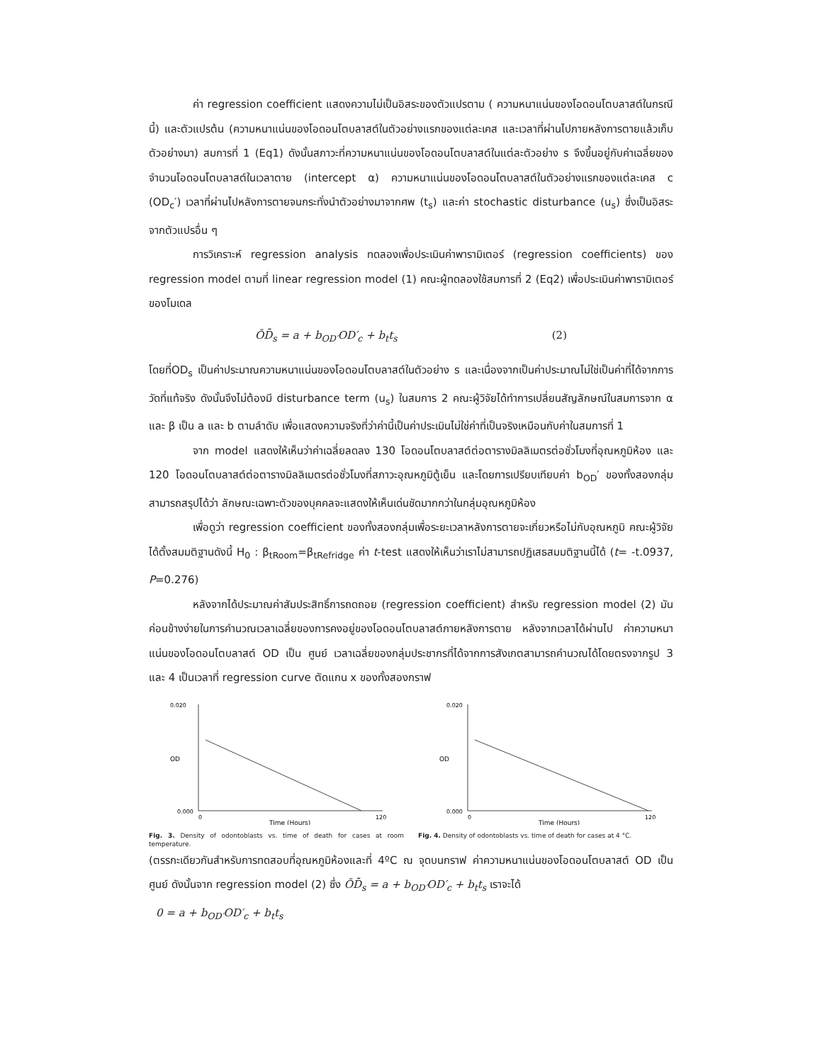ค่า regression coefficient แสดงความไม่เป็นอิสระของตัวแปรตาม ( ความหนาแน่นของโอดอนโตบลาสต์ในกรณีนี้) และตัวแปรต้น (ความหนาแน่นของโอดอนโตบลาสต์ในตัวอย่างแรกของแต่ละเคส และเวลาที่ผ่านไปภายหลังการตายแล้วเก็บตัวอย่างมา) สมการที่ 1 (Eq1) ดังนั้นสภาวะที่ความหนาแน่นของโอดอนโตบลาสต์ในแต่ละตัวอย่าง s จึงขึ้นอยู่กับค่าเฉลี่ยของจำนวนโอดอนโตบลาสต์ในเวลาตาย (intercept α) ความหนาแน่นของโอดอนโตบลาสต์ในตัวอย่างแรกของแต่ละเคส c (OD<sub>c</sub>′) เวลาที่ผ่านไปหลังการตายจนกระทั่งนำตัวอย่างมาจากศพ (t<sub>s</sub>) และค่า stochastic disturbance (u<sub>s</sub>) ซึ่งเป็นอิสระจากตัวแปรอื่น ๆ
การวิเคราะห์ regression analysis ทดลองเพื่อประเมินค่าพารามิเตอร์ (regression coefficients) ของ regression model ตามที่ linear regression model (1) คณะผู้ทดลองใช้สมการที่ 2 (Eq2) เพื่อประเมินค่าพารามิเตอร์ของโมเดล
ŌD̄<sub>s</sub> = a + b<sub>OD′</sub>OD′<sub>c</sub> + b<sub>t</sub>t<sub>s</sub> (2)
โดยที่OD<sub>s</sub> เป็นค่าประมาณความหนาแน่นของโอดอนโตบลาสต์ในตัวอย่าง s และเนื่องจากเป็นค่าประมาณไม่ใช่เป็นค่าที่ได้จากการวัดที่แท้จริง ดังนั้นจึงไม่ต้องมี disturbance term (u<sub>s</sub>) ในสมการ 2 คณะผู้วิจัยได้ทำการเปลี่ยนสัญลักษณ์ในสมการจาก α และ β เป็น a และ b ตามลำดับ เพื่อแสดงความจริงที่ว่าค่านี้เป็นค่าประเมินไม่ใช่ค่าที่เป็นจริงเหมือนกับค่าในสมการที่ 1
จาก model แสดงให้เห็นว่าค่าเฉลี่ยลดลง 130 โอดอนโตบลาสต์ต่อตารางมิลลิเมตรต่อชั่วโมงที่อุณหภูมิห้อง และ 120 โอดอนโตบลาสต์ต่อตารางมิลลิเมตรต่อชั่วโมงที่สภาวะอุณหภูมิตู้เย็น และโดยการเปรียบเทียบค่า b<sub>OD</sub>′ ของทั้งสองกลุ่ม สามารถสรุปได้ว่า ลักษณะเฉพาะตัวของบุคคลจะแสดงให้เห็นเด่นชัดมากกว่าในกลุ่มอุณหภูมิห้อง
เพื่อดูว่า regression coefficient ของทั้งสองกลุ่มเพื่อระยะเวลาหลังการตายจะเกี่ยวหรือไม่กับอุณหภูมิ คณะผู้วิจัยได้ตั้งสมมติฐานดังนี้ H<sub>0</sub> : β<sub>tRoom</sub>=β<sub>tRefridge</sub> ค่า t-test แสดงให้เห็นว่าเราไม่สามารถปฏิเสธสมมติฐานนี้ได้ (t= -t.0937, P=0.276)
หลังจากได้ประมาณค่าสัมประสิทธิ์การถดถอย (regression coefficient) สำหรับ regression model (2) มันค่อนข้างง่ายในการคำนวณเวลาเฉลี่ยของการคงอยู่ของโอดอนโตบลาสต์ภายหลังการตาย หลังจากเวลาได้ผ่านไป ค่าความหนาแน่นของโอดอนโตบลาสต์ OD เป็น ศูนย์ เวลาเฉลี่ยของกลุ่มประชากรที่ได้จากการสังเกตสามารถคำนวณได้โดยตรงจากรูป 3 และ 4 เป็นเวลาที่ regression curve ตัดแกน x ของทั้งสองกราฟ
OD
0.020
0.000
0
120
Time (Hours)
Fig. 3. Density of odontoblasts vs. time of death for cases at room temperature.
OD
0.020
0.000
0
120
Time (Hours)
Fig. 4. Density of odontoblasts vs. time of death for cases at 4 °C.
(ตรรกะเดียวกันสำหรับการทดสอบที่อุณหภูมิห้องและที่ 4ºC ณ จุดบนกราฟ ค่าความหนาแน่นของโอดอนโตบลาสต์ OD เป็น ศูนย์ ดังนั้นจาก regression model (2) ซึ่ง ŌD̄<sub>s</sub> = a + b<sub>OD′</sub>OD′<sub>c</sub> + b<sub>t</sub>t<sub>s</sub> เราจะได้
0 = a + b<sub>OD′</sub>OD′<sub>c</sub> + b<sub>t</sub>t<sub>s</sub>